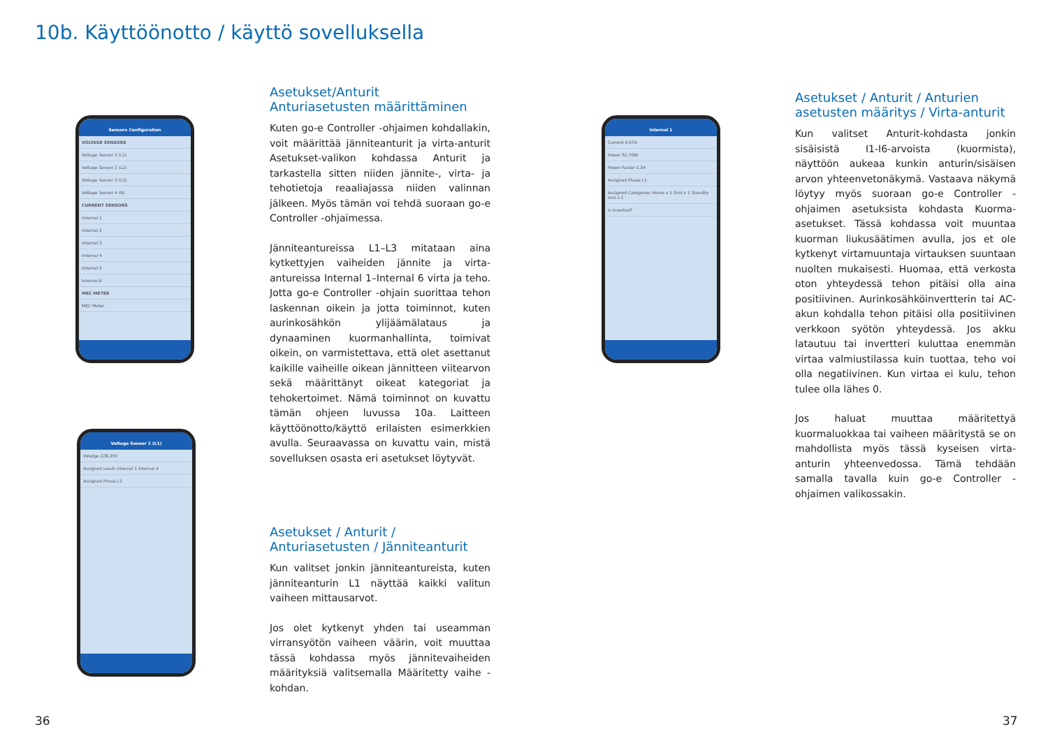10b. Käyttöönotto / käyttö sovelluksella
Sensors Configuration
VOLTAGE SENSORS
Voltage Sensor 1 (L1)
Voltage Sensor 2 (L2)
Voltage Sensor 3 (L3)
Voltage Sensor 4 (N)
CURRENT SENSORS
Internal 1
Internal 2
Internal 3
Internal 4
Internal 5
Internal 6
MEC METER
MEC Meter
Voltage Sensor 1 (L1)
Volatge 228,35V
Assigned Loads Internal 1 Internal 4
Assigned Phase L1
Internal 1
Current 0,67A
Power 52,70W
Power Factor 0,34
Assigned Phase L1
Assigned Categories Home x 1 Grid x 1 Standby rest x 1
Is Inverted?
Asetukset/Anturit
Anturiasetusten määrittäminen
Kuten go-e Controller -ohjaimen kohdallakin, voit määrittää jänniteanturit ja virta-anturit Asetukset-valikon kohdassa Anturit ja tarkastella sitten niiden jännite-, virta- ja tehotietoja reaaliajassa niiden valinnan jälkeen. Myös tämän voi tehdä suoraan go-e Controller -ohjaimessa.
Jänniteantureissa L1–L3 mitataan aina kytkettyjen vaiheiden jännite ja virta-antureissa Internal 1–Internal 6 virta ja teho. Jotta go-e Controller -ohjain suorittaa tehon laskennan oikein ja jotta toiminnot, kuten aurinkosähkön ylijäämälataus ja dynaaminen kuormanhallinta, toimivat oikein, on varmistettava, että olet asettanut kaikille vaiheille oikean jännitteen viitearvon sekä määrittänyt oikeat kategoriat ja tehokertoimet. Nämä toiminnot on kuvattu tämän ohjeen luvussa 10a. Laitteen käyttöönotto/käyttö erilaisten esimerkkien avulla. Seuraavassa on kuvattu vain, mistä sovelluksen osasta eri asetukset löytyvät.
Asetukset / Anturit / Anturiasetusten / Jänniteanturit
Kun valitset jonkin jänniteantureista, kuten jänniteanturin L1 näyttää kaikki valitun vaiheen mittausarvot.
Jos olet kytkenyt yhden tai useamman virransyötön vaiheen väärin, voit muuttaa tässä kohdassa myös jännitevaiheiden määrityksiä valitsemalla Määritetty vaihe -kohdan.
Asetukset / Anturit / Anturien asetusten määritys / Virta-anturit
Kun valitset Anturit-kohdasta jonkin sisäisistä I1-I6-arvoista (kuormista), näyttöön aukeaa kunkin anturin/sisäisen arvon yhteenvetonäkymä. Vastaava näkymä löytyy myös suoraan go-e Controller -ohjaimen asetuksista kohdasta Kuorma-asetukset. Tässä kohdassa voit muuntaa kuorman liukusäätimen avulla, jos et ole kytkenyt virtamuuntaja virtauksen suuntaan nuolten mukaisesti. Huomaa, että verkosta oton yhteydessä tehon pitäisi olla aina positiivinen. Aurinkosähköinvertterin tai AC-akun kohdalla tehon pitäisi olla positiivinen verkkoon syötön yhteydessä. Jos akku latautuu tai invertteri kuluttaa enemmän virtaa valmiustilassa kuin tuottaa, teho voi olla negatiivinen. Kun virtaa ei kulu, tehon tulee olla lähes 0.
Jos haluat muuttaa määritettyä kuormaluokkaa tai vaiheen määritystä se on mahdollista myös tässä kyseisen virta-anturin yhteenvedossa. Tämä tehdään samalla tavalla kuin go-e Controller -ohjaimen valikossakin.
36 37